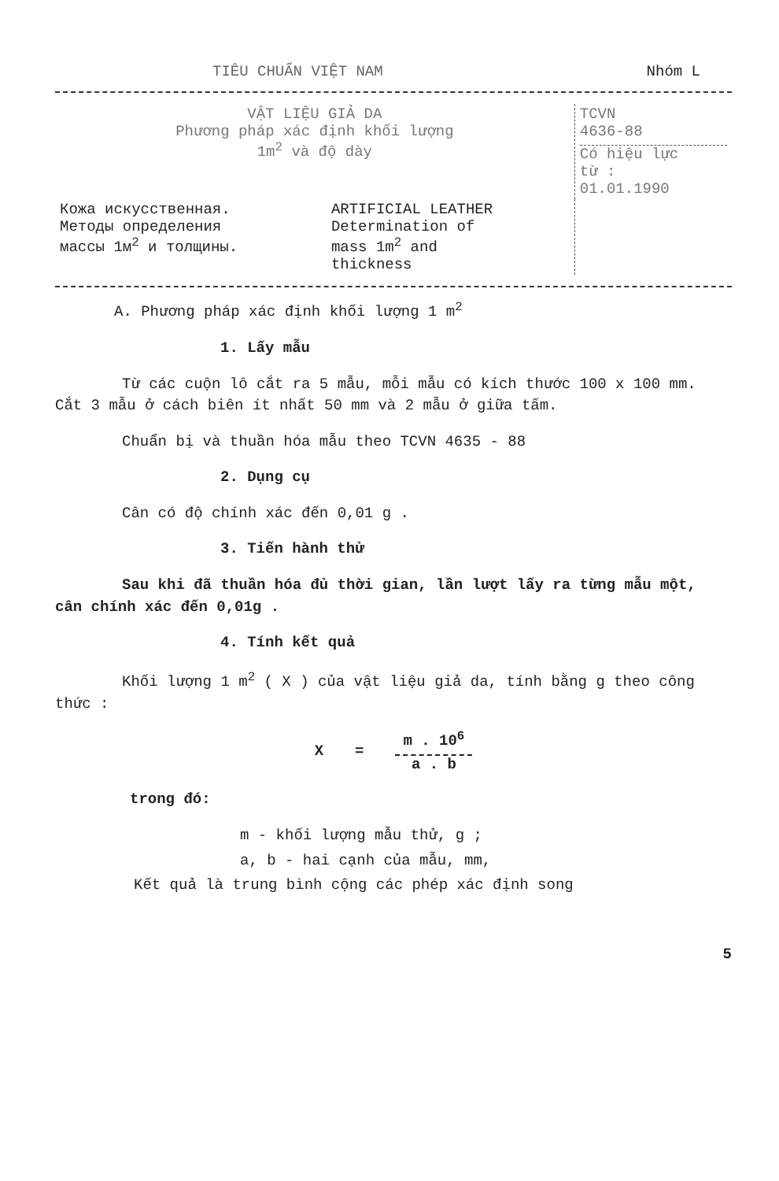TIÊU CHUẨN VIỆT NAM Nhóm L
| VẬT LIỆU GIẢ DA Phương pháp xác định khối lượng 1m<sup>2</sup> và độ dày | | TCVN 4636-88 Có hiệu lực từ : 01.01.1990 |
| Кожа искусственная. Методы определения массы 1м<sup>2</sup> и толщины. | ARTIFICIAL LEATHER Determination of mass 1m<sup>2</sup> and thickness | |
A. Phương pháp xác định khối lượng 1 m<sup>2</sup>
1. Lấy mẫu
Từ các cuộn lô cắt ra 5 mẫu, mỗi mẫu có kích thước 100 x 100 mm. Cắt 3 mẫu ở cách biên ít nhất 50 mm và 2 mẫu ở giữa tấm.
Chuẩn bị và thuần hóa mẫu theo TCVN 4635 - 88
2. Dụng cụ
Cân có độ chính xác đến 0,01 g .
3. Tiến hành thử
Sau khi đã thuần hóa đủ thời gian, lần lượt lấy ra từng mẫu một, cân chính xác đến 0,01g .
4. Tính kết quả
Khối lượng 1 m<sup>2</sup> ( X ) của vật liệu giả da, tính bằng g theo công thức :
X =
m . 10<sup>6</sup>
a . b
trong đó:
m - khối lượng mẫu thử, g ;
a, b - hai cạnh của mẫu, mm,
Kết quả là trung bình cộng các phép xác định song
5